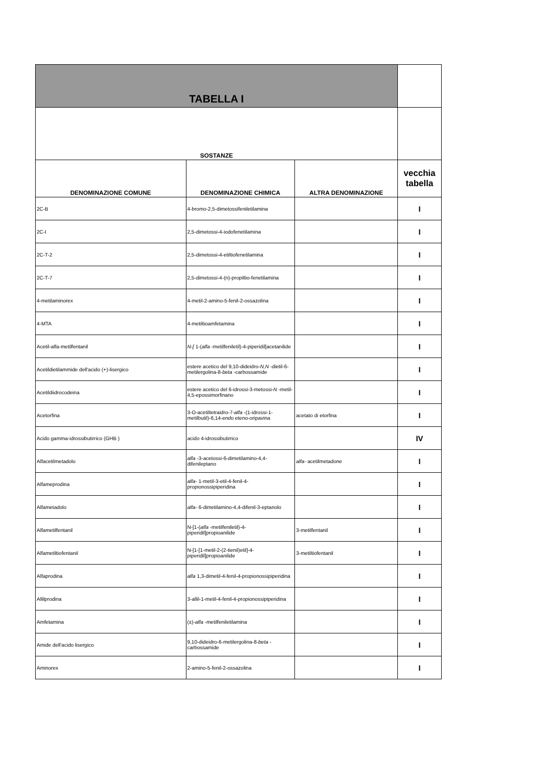| TABELLA I | | | |
| --- | --- | --- | --- |
| SOSTANZE | | | |
| DENOMINAZIONE COMUNE | DENOMINAZIONE CHIMICA | ALTRA DENOMINAZIONE | vecchia tabella |
| 2C-B | 4-bromo-2,5-dimetossifeniletilamina | | I |
| 2C-I | 2,5-dimetossi-4-iodofenetilamina | | I |
| 2C-T-2 | 2,5-dimetossi-4-etiltiofenetilamina | | I |
| 2C-T-7 | 2,5-dimetossi-4-(n)-propiltio-fenetilamina | | I |
| 4-metilaminorex | 4-metil-2-amino-5-fenil-2-ossazolina | | I |
| 4-MTA | 4-metiltioamfetamina | | I |
| Acetil-alfa-metilfentanil | N-[ 1-( alfa -metilfeniletil)-4-piperidil]acetanilide | | I |
| Acetildietilammide dell'acido (+)-lisergico | estere acetico del 9,10-dideidro- N,N -dietil-6-metilergolina-8- beta -carbossamide | | I |
| Acetildiidrocodeina | estere acetico del 6-idrossi-3-metossi- N -metil-4,5-epossimorfinano | | I |
| Acetorfina | 3-O-acetiltetraidro-7- alfa -(1-idrossi-1-metilbutil)-6,14- endo eteno-oripavina | acetato di etorfina | I |
| Acido gamma-idrossibutirrico (GHB ) | acido 4-idrossibutirrico | | IV |
| Alfacetilmetadolo | alfa -3-acetossi-6-dimetilamino-4,4-difenileptano | alfa- acetilmetadone | I |
| Alfameprodina | alfa- 1-metil-3-etil-4-fenil-4-propionossipiperidina | | I |
| Alfametadolo | alfa- 6-dimetilamino-4,4-difenil-3-eptanolo | | I |
| Alfametilfentanil | N-[1-( alfa -metilfeniletil)-4-piperidil]propioanilide | 3-metilfentanil | I |
| Alfametiltiofentanil | N-[1-[1-metil-2-(2-tienil)etil]-4-piperidil]propioanilide | 3-metiltiofentanil | I |
| Alfaprodina | alfa 1,3-dimetil-4-fenil-4-propionossipiperidina | | I |
| Allilprodina | 3-allil-1-metil-4-fenil-4-propionossipiperidina | | I |
| Amfetamina | (±)- alfa -metilfeniletilamina | | I |
| Amide dell'acido lisergico | 9,10-dideidro-6-metilergolina-8- beta -carbossamide | | I |
| Aminorex | 2-amino-5-fenil-2-ossazolina | | I |